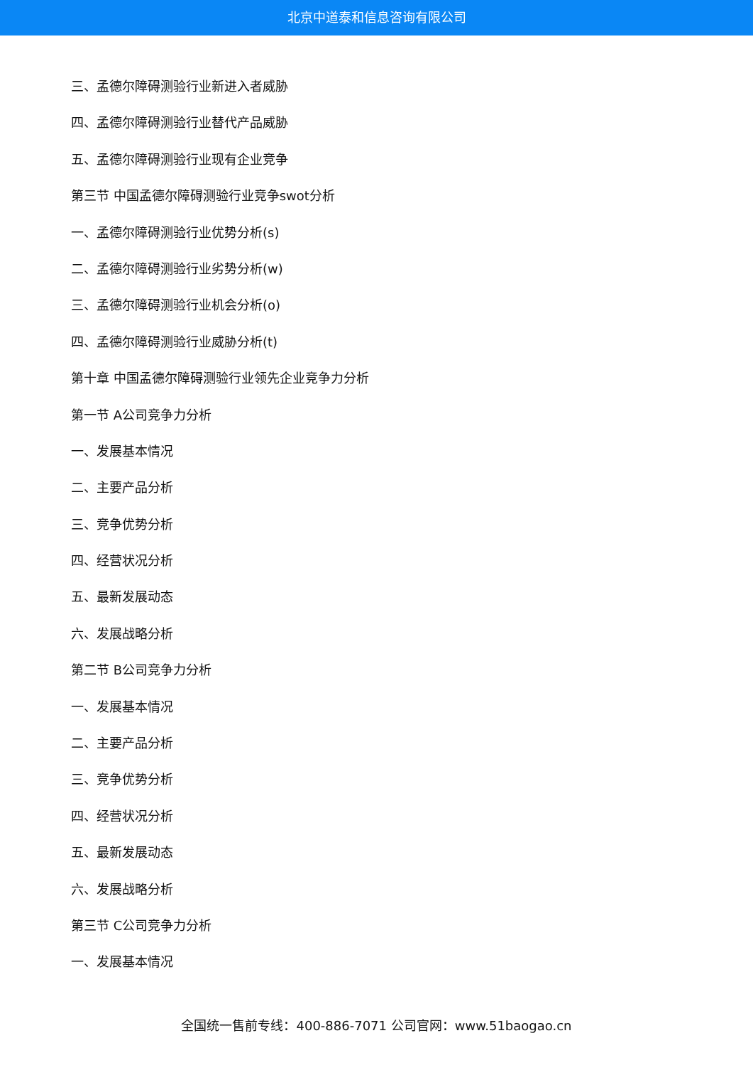北京中道泰和信息咨询有限公司
三、孟德尔障碍测验行业新进入者威胁
四、孟德尔障碍测验行业替代产品威胁
五、孟德尔障碍测验行业现有企业竞争
第三节 中国孟德尔障碍测验行业竞争swot分析
一、孟德尔障碍测验行业优势分析(s)
二、孟德尔障碍测验行业劣势分析(w)
三、孟德尔障碍测验行业机会分析(o)
四、孟德尔障碍测验行业威胁分析(t)
第十章 中国孟德尔障碍测验行业领先企业竞争力分析
第一节 A公司竞争力分析
一、发展基本情况
二、主要产品分析
三、竞争优势分析
四、经营状况分析
五、最新发展动态
六、发展战略分析
第二节 B公司竞争力分析
一、发展基本情况
二、主要产品分析
三、竞争优势分析
四、经营状况分析
五、最新发展动态
六、发展战略分析
第三节 C公司竞争力分析
一、发展基本情况
全国统一售前专线：400-886-7071 公司官网：www.51baogao.cn